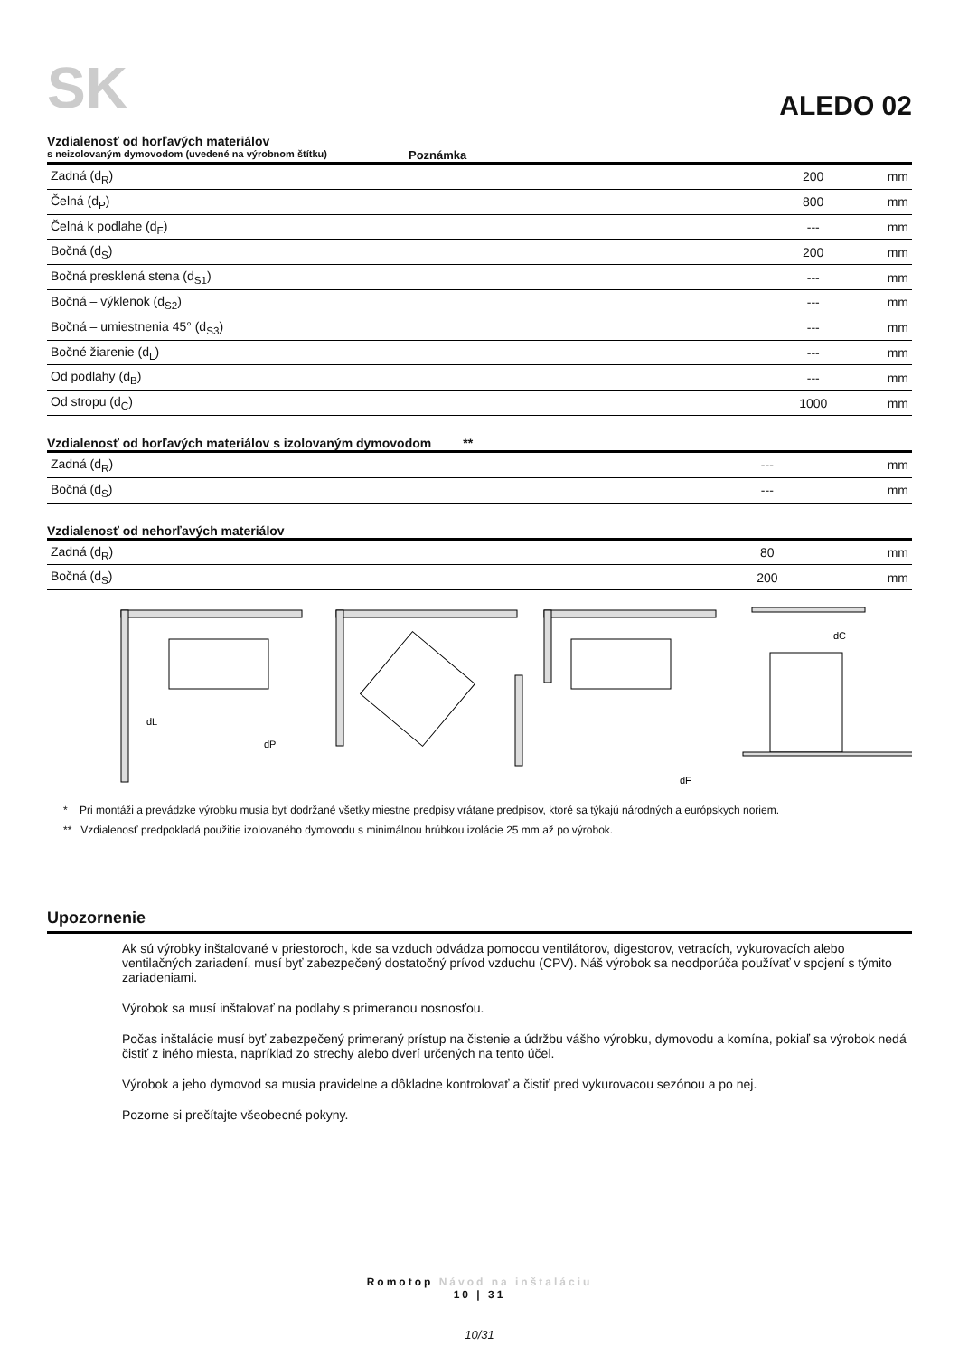SK
ALEDO 02
Vzdialenosť od horľavých materiálov
s neizolovaným dymovodom (uvedené na výrobnom štítku) Poznámka
| Zadná (d<sub>R</sub>) | 200 | mm |
| Čelná (d<sub>P</sub>) | 800 | mm |
| Čelná k podlahe (d<sub>F</sub>) | --- | mm |
| Bočná (d<sub>S</sub>) | 200 | mm |
| Bočná presklená stena (d<sub>S1</sub>) | --- | mm |
| Bočná – výklenok (d<sub>S2</sub>) | --- | mm |
| Bočná – umiestnenia 45° (d<sub>S3</sub>) | --- | mm |
| Bočné žiarenie (d<sub>L</sub>) | --- | mm |
| Od podlahy (d<sub>B</sub>) | --- | mm |
| Od stropu (d<sub>C</sub>) | 1000 | mm |
Vzdialenosť od horľavých materiálov s izolovaným dymovodom **
| Zadná (d<sub>R</sub>) | --- | mm |
| Bočná (d<sub>S</sub>) | --- | mm |
Vzdialenosť od nehorľavých materiálov
| Zadná (d<sub>R</sub>) | 80 | mm |
| Bočná (d<sub>S</sub>) | 200 | mm |
dL
dP
dF
dC
* Pri montáži a prevádzke výrobku musia byť dodržané všetky miestne predpisy vrátane predpisov, ktoré sa týkajú národných a európskych noriem.
** Vzdialenosť predpokladá použitie izolovaného dymovodu s minimálnou hrúbkou izolácie 25 mm až po výrobok.
Upozornenie
Ak sú výrobky inštalované v priestoroch, kde sa vzduch odvádza pomocou ventilátorov, digestorov, vetracích, vykurovacích alebo ventilačných zariadení, musí byť zabezpečený dostatočný prívod vzduchu (CPV). Náš výrobok sa neodporúča používať v spojení s týmito zariadeniami.
Výrobok sa musí inštalovať na podlahy s primeranou nosnosťou.
Počas inštalácie musí byť zabezpečený primeraný prístup na čistenie a údržbu vášho výrobku, dymovodu a komína, pokiaľ sa výrobok nedá čistiť z iného miesta, napríklad zo strechy alebo dverí určených na tento účel.
Výrobok a jeho dymovod sa musia pravidelne a dôkladne kontrolovať a čistiť pred vykurovacou sezónou a po nej.
Pozorne si prečítajte všeobecné pokyny.
Romotop Návod na inštaláciu
10 | 31
10/31